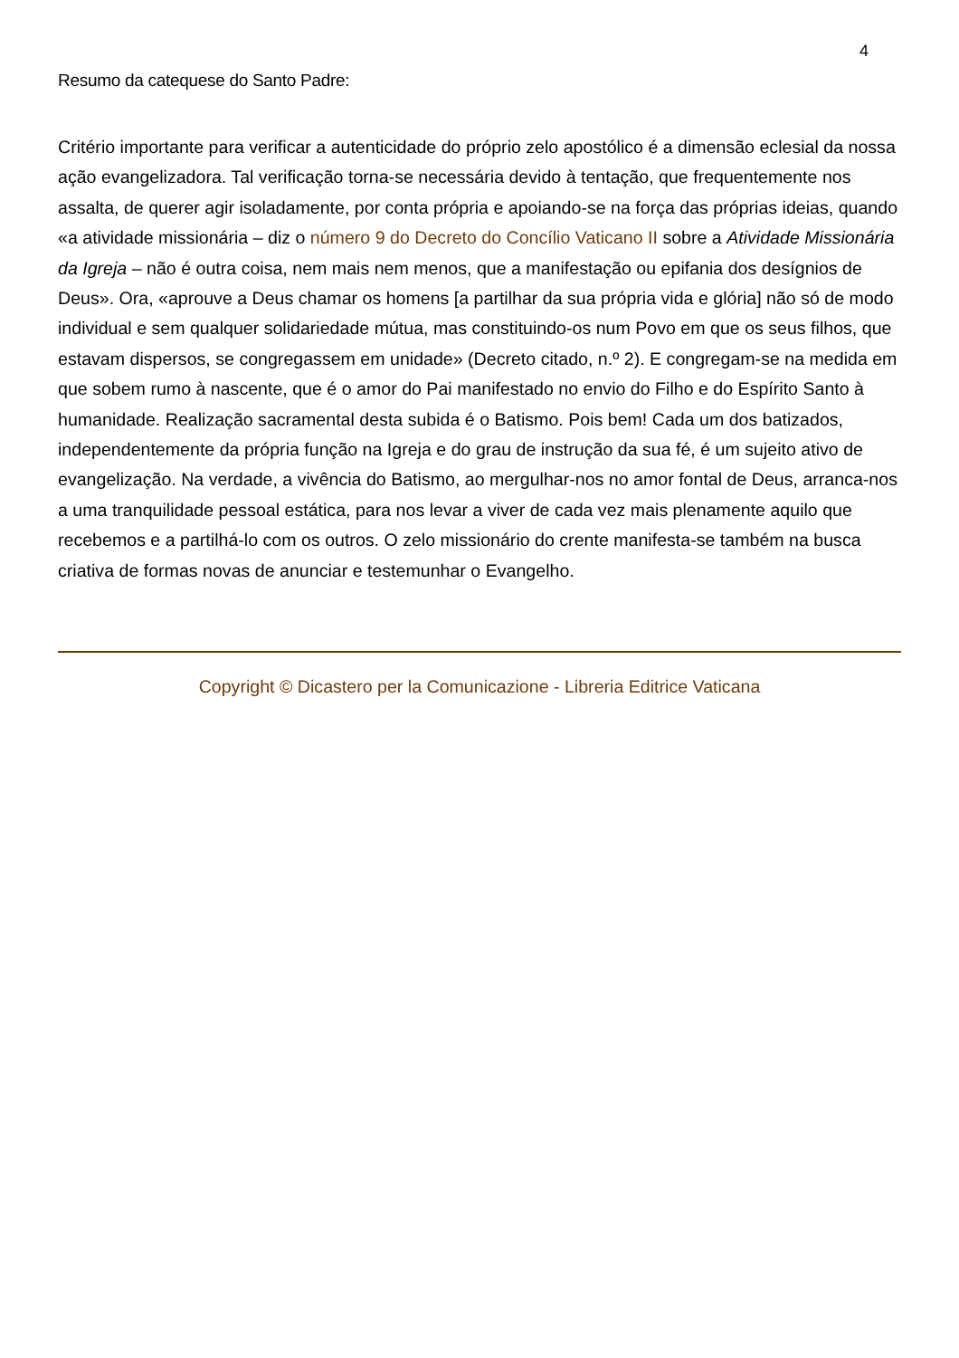4
Resumo da catequese do Santo Padre:
Critério importante para verificar a autenticidade do próprio zelo apostólico é a dimensão eclesial da nossa ação evangelizadora. Tal verificação torna-se necessária devido à tentação, que frequentemente nos assalta, de querer agir isoladamente, por conta própria e apoiando-se na força das próprias ideias, quando «a atividade missionária – diz o número 9 do Decreto do Concílio Vaticano II sobre a Atividade Missionária da Igreja – não é outra coisa, nem mais nem menos, que a manifestação ou epifania dos desígnios de Deus». Ora, «aprouve a Deus chamar os homens [a partilhar da sua própria vida e glória] não só de modo individual e sem qualquer solidariedade mútua, mas constituindo-os num Povo em que os seus filhos, que estavam dispersos, se congregassem em unidade» (Decreto citado, n.º 2). E congregam-se na medida em que sobem rumo à nascente, que é o amor do Pai manifestado no envio do Filho e do Espírito Santo à humanidade. Realização sacramental desta subida é o Batismo. Pois bem! Cada um dos batizados, independentemente da própria função na Igreja e do grau de instrução da sua fé, é um sujeito ativo de evangelização. Na verdade, a vivência do Batismo, ao mergulhar-nos no amor fontal de Deus, arranca-nos a uma tranquilidade pessoal estática, para nos levar a viver de cada vez mais plenamente aquilo que recebemos e a partilhá-lo com os outros. O zelo missionário do crente manifesta-se também na busca criativa de formas novas de anunciar e testemunhar o Evangelho.
Copyright © Dicastero per la Comunicazione - Libreria Editrice Vaticana